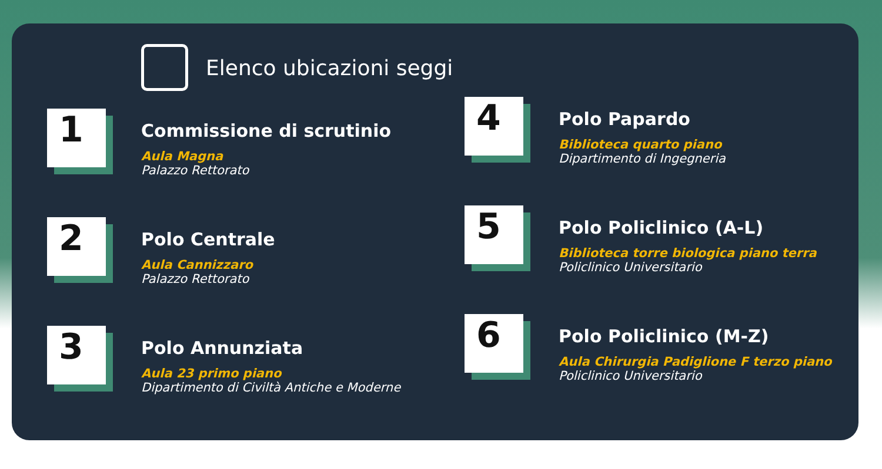Elenco ubicazioni seggi
1
Commissione di scrutinio
Aula Magna
Palazzo Rettorato
2
Polo Centrale
Aula Cannizzaro
Palazzo Rettorato
3
Polo Annunziata
Aula 23 primo piano
Dipartimento di Civiltà Antiche e Moderne
4
Polo Papardo
Biblioteca quarto piano
Dipartimento di Ingegneria
5
Polo Policlinico (A-L)
Biblioteca torre biologica piano terra
Policlinico Universitario
6
Polo Policlinico (M-Z)
Aula Chirurgia Padiglione F terzo piano
Policlinico Universitario